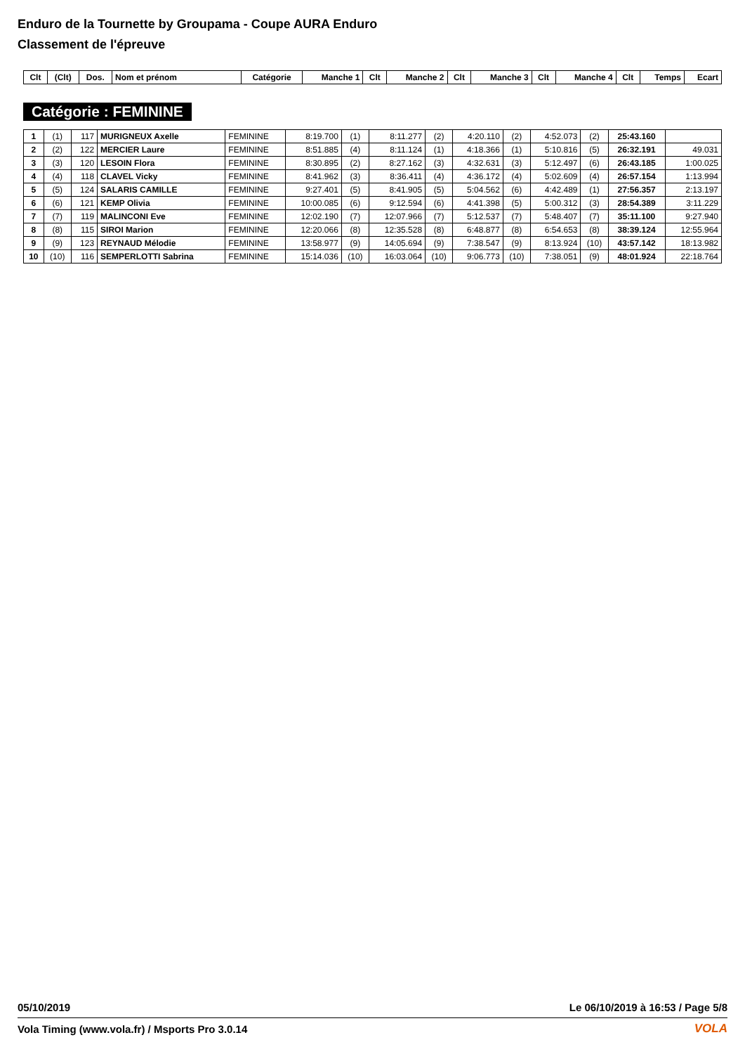Enduro de la Tournette by Groupama - Coupe AURA Enduro
Classement de l'épreuve
| Clt | (Clt) | Dos. | Nom et prénom | Catégorie | Manche 1 | Clt | Manche 2 | Clt | Manche 3 | Clt | Manche 4 | Clt | Temps | Ecart |
| --- | --- | --- | --- | --- | --- | --- | --- | --- | --- | --- | --- | --- | --- | --- |
Catégorie : FEMININE
| 1 | (1) | 117 | MURIGNEUX Axelle | FEMININE | 8:19.700 | (1) | 8:11.277 | (2) | 4:20.110 | (2) | 4:52.073 | (2) | 25:43.160 | |
| 2 | (2) | 122 | MERCIER Laure | FEMININE | 8:51.885 | (4) | 8:11.124 | (1) | 4:18.366 | (1) | 5:10.816 | (5) | 26:32.191 | 49.031 |
| 3 | (3) | 120 | LESOIN Flora | FEMININE | 8:30.895 | (2) | 8:27.162 | (3) | 4:32.631 | (3) | 5:12.497 | (6) | 26:43.185 | 1:00.025 |
| 4 | (4) | 118 | CLAVEL Vicky | FEMININE | 8:41.962 | (3) | 8:36.411 | (4) | 4:36.172 | (4) | 5:02.609 | (4) | 26:57.154 | 1:13.994 |
| 5 | (5) | 124 | SALARIS CAMILLE | FEMININE | 9:27.401 | (5) | 8:41.905 | (5) | 5:04.562 | (6) | 4:42.489 | (1) | 27:56.357 | 2:13.197 |
| 6 | (6) | 121 | KEMP Olivia | FEMININE | 10:00.085 | (6) | 9:12.594 | (6) | 4:41.398 | (5) | 5:00.312 | (3) | 28:54.389 | 3:11.229 |
| 7 | (7) | 119 | MALINCONI Eve | FEMININE | 12:02.190 | (7) | 12:07.966 | (7) | 5:12.537 | (7) | 5:48.407 | (7) | 35:11.100 | 9:27.940 |
| 8 | (8) | 115 | SIROI Marion | FEMININE | 12:20.066 | (8) | 12:35.528 | (8) | 6:48.877 | (8) | 6:54.653 | (8) | 38:39.124 | 12:55.964 |
| 9 | (9) | 123 | REYNAUD Mélodie | FEMININE | 13:58.977 | (9) | 14:05.694 | (9) | 7:38.547 | (9) | 8:13.924 | (10) | 43:57.142 | 18:13.982 |
| 10 | (10) | 116 | SEMPERLOTTI Sabrina | FEMININE | 15:14.036 | (10) | 16:03.064 | (10) | 9:06.773 | (10) | 7:38.051 | (9) | 48:01.924 | 22:18.764 |
05/10/2019 Le 06/10/2019 à 16:53 / Page 5/8
Vola Timing (www.vola.fr) / Msports Pro 3.0.14
VOLA